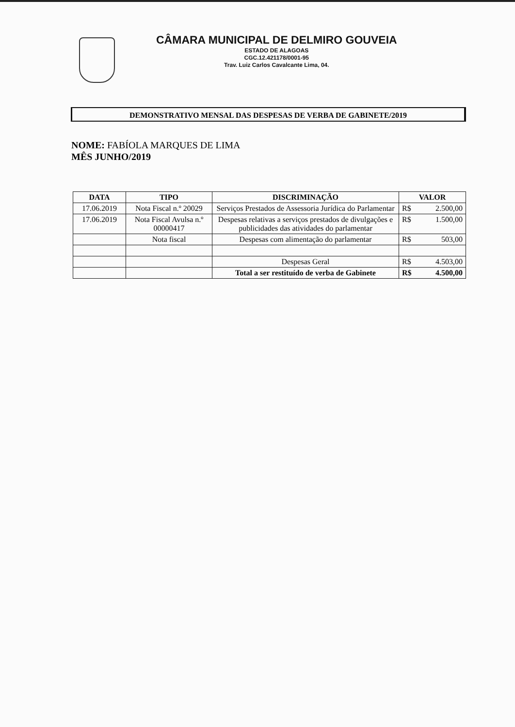CÂMARA MUNICIPAL DE DELMIRO GOUVEIA
ESTADO DE ALAGOAS
CGC.12.421178/0001-95
Trav. Luiz Carlos Cavalcante Lima, 04.
DEMONSTRATIVO MENSAL DAS DESPESAS DE VERBA DE GABINETE/2019
NOME: FABÍOLA MARQUES DE LIMA
MÊS JUNHO/2019
| DATA | TIPO | DISCRIMINAÇÃO | VALOR |
| --- | --- | --- | --- |
| 17.06.2019 | Nota Fiscal n.º 20029 | Serviços Prestados de Assessoria Jurídica do Parlamentar | R$ 2.500,00 |
| 17.06.2019 | Nota Fiscal Avulsa n.º 00000417 | Despesas relativas a serviços prestados de divulgações e publicidades das atividades do parlamentar | R$ 1.500,00 |
| | Nota fiscal | Despesas com alimentação do parlamentar | R$ 503,00 |
| | | Despesas Geral | R$ 4.503,00 |
| | | Total a ser restituído de verba de Gabinete | R$ 4.500,00 |